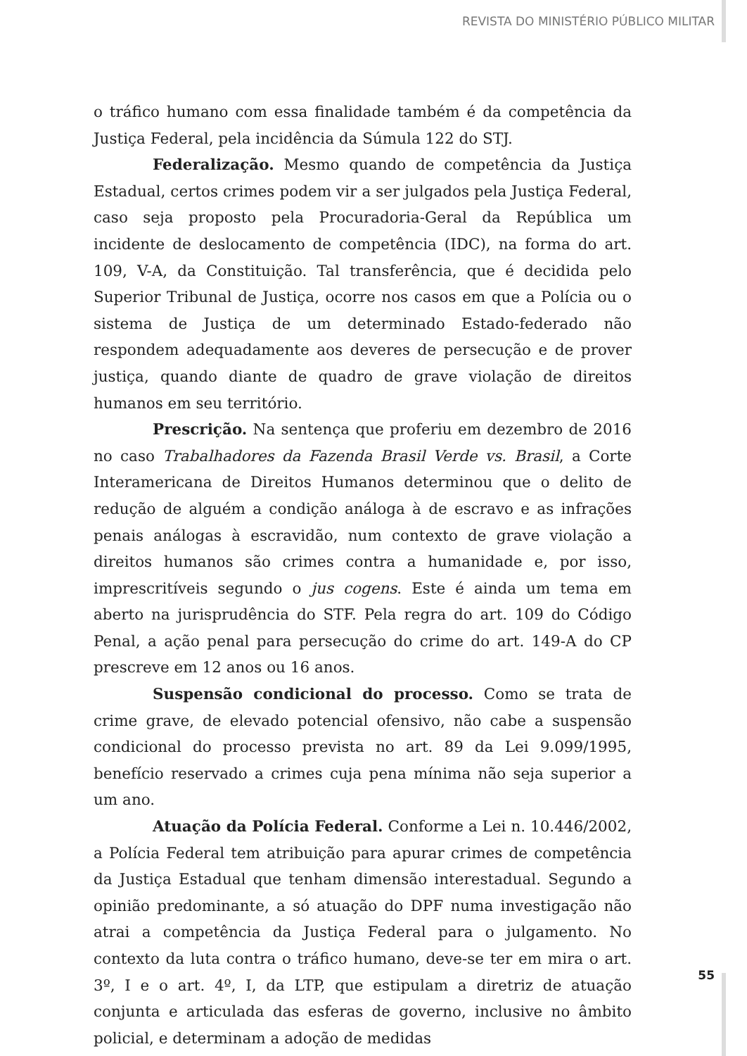REVISTA DO MINISTÉRIO PÚBLICO MILITAR
o tráfico humano com essa finalidade também é da competência da Justiça Federal, pela incidência da Súmula 122 do STJ.
Federalização. Mesmo quando de competência da Justiça Estadual, certos crimes podem vir a ser julgados pela Justiça Federal, caso seja proposto pela Procuradoria-Geral da República um incidente de deslocamento de competência (IDC), na forma do art. 109, V-A, da Constituição. Tal transferência, que é decidida pelo Superior Tribunal de Justiça, ocorre nos casos em que a Polícia ou o sistema de Justiça de um determinado Estado-federado não respondem adequadamente aos deveres de persecução e de prover justiça, quando diante de quadro de grave violação de direitos humanos em seu território.
Prescrição. Na sentença que proferiu em dezembro de 2016 no caso Trabalhadores da Fazenda Brasil Verde vs. Brasil, a Corte Interamericana de Direitos Humanos determinou que o delito de redução de alguém a condição análoga à de escravo e as infrações penais análogas à escravidão, num contexto de grave violação a direitos humanos são crimes contra a humanidade e, por isso, imprescritíveis segundo o jus cogens. Este é ainda um tema em aberto na jurisprudência do STF. Pela regra do art. 109 do Código Penal, a ação penal para persecução do crime do art. 149-A do CP prescreve em 12 anos ou 16 anos.
Suspensão condicional do processo. Como se trata de crime grave, de elevado potencial ofensivo, não cabe a suspensão condicional do processo prevista no art. 89 da Lei 9.099/1995, benefício reservado a crimes cuja pena mínima não seja superior a um ano.
Atuação da Polícia Federal. Conforme a Lei n. 10.446/2002, a Polícia Federal tem atribuição para apurar crimes de competência da Justiça Estadual que tenham dimensão interestadual. Segundo a opinião predominante, a só atuação do DPF numa investigação não atrai a competência da Justiça Federal para o julgamento. No contexto da luta contra o tráfico humano, deve-se ter em mira o art. 3º, I e o art. 4º, I, da LTP, que estipulam a diretriz de atuação conjunta e articulada das esferas de governo, inclusive no âmbito policial, e determinam a adoção de medidas
55